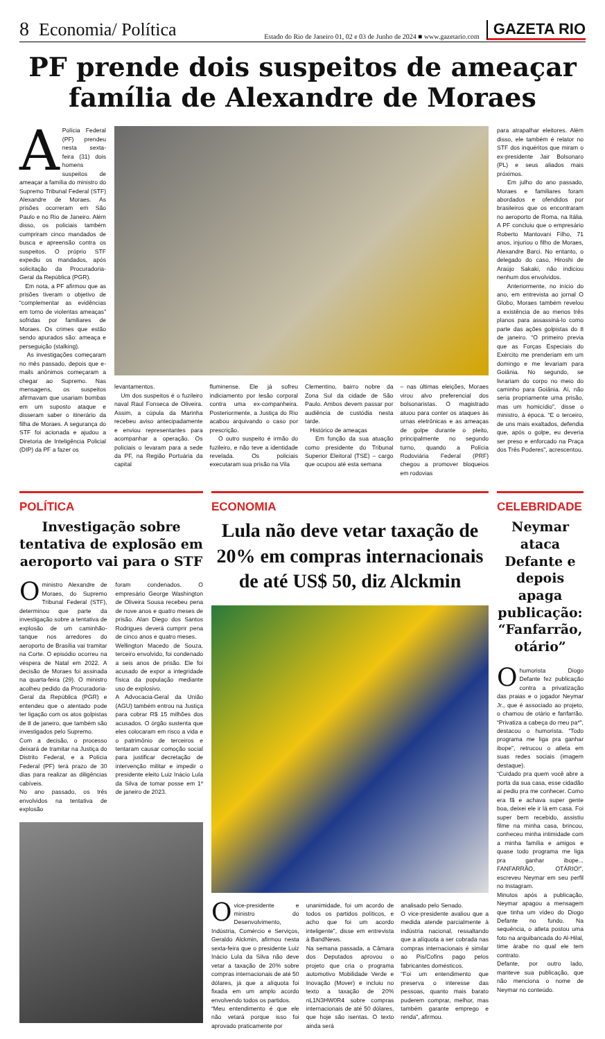8 Economia/ Política Estado do Rio de Janeiro 01, 02 e 03 de Junho de 2024 ■ www.gazetario.com GAZETA RIO
PF prende dois suspeitos de ameaçar família de Alexandre de Moraes
APolícia Federal (PF) prendeu nesta sexta-feira (31) dois homens suspeitos de ameaçar a família do ministro do Supremo Tribunal Federal (STF) Alexandre de Moraes. As prisões ocorreram em São Paulo e no Rio de Janeiro. Além disso, os policiais também cumpriram cinco mandados de busca e apreensão contra os suspeitos. O próprio STF expediu os mandados, após solicitação da Procuradoria-Geral da República (PGR).
Em nota, a PF afirmou que as prisões tiveram o objetivo de “complementar as evidências em torno de violentas ameaças” sofridas por familiares de Moraes. Os crimes que estão sendo apurados são: ameaça e perseguição (stalking).
As investigações começaram no mês passado, depois que e-mails anônimos começaram a chegar ao Supremo. Nas mensagens, os suspeitos afirmavam que usariam bombas em um suposto ataque e disseram saber o itinerário da filha de Moraes. A segurança do STF foi acionada e ajudou a Diretoria de Inteligência Policial (DIP) da PF a fazer os
levantamentos.
Um dos suspeitos é o fuzileiro naval Raul Fonseca de Oliveira. Assim, a cúpula da Marinha recebeu aviso antecipadamente e enviou representantes para acompanhar a operação. Os policiais o levaram para a sede da PF, na Região Portuária da capital
fluminense. Ele já sofreu indiciamento por lesão corporal contra uma ex-companheira. Posteriormente, a Justiça do Rio acabou arquivando o caso por prescrição.
O outro suspeito é irmão do fuzileiro, e não teve a identidade revelada. Os policiais executaram sua prisão na Vila
Clementino, bairro nobre da Zona Sul da cidade de São Paulo. Ambos devem passar por audiência de custódia nesta tarde.
Histórico de ameaças
Em função da sua atuação como presidente do Tribunal Superior Eleitoral (TSE) – cargo que ocupou até esta semana
– nas últimas eleições, Moraes virou alvo preferencial dos bolsonaristas. O magistrado atuou para conter os ataques às urnas eletrônicas e as ameaças de golpe durante o pleito, principalmente no segundo turno, quando a Polícia Rodoviária Federal (PRF) chegou a promover bloqueios em rodovias
para atrapalhar eleitores. Além disso, ele também é relator no STF dos inquéritos que miram o ex-presidente Jair Bolsonaro (PL) e seus aliados mais próximos.
Em julho do ano passado, Moraes e familiares foram abordados e ofendidos por brasileiros que os encontraram no aeroporto de Roma, na Itália. A PF concluiu que o empresário Roberto Mantovani Filho, 71 anos, injuriou o filho de Moraes, Alexandre Barci. No entanto, o delegado do caso, Hiroshi de Araújo Sakaki, não indiciou nenhum dos envolvidos.
Anteriormente, no início do ano, em entrevista ao jornal O Globo, Moraes também revelou a existência de ao menos três planos para assassiná-lo como parte das ações golpistas do 8 de janeiro. “O primeiro previa que as Forças Especiais do Exército me prenderiam em um domingo e me levariam para Goiânia. No segundo, se livrariam do corpo no meio do caminho para Goiânia. Aí, não seria propriamente uma prisão, mas um homicídio”, disse o ministro, à época. “E o terceiro, de uns mais exaltados, defendia que, após o golpe, eu deveria ser preso e enforcado na Praça dos Três Poderes”, acrescentou.
POLÍTICA
Investigação sobre tentativa de explosão em aeroporto vai para o STF
Oministro Alexandre de Moraes, do Supremo Tribunal Federal (STF), determinou que parte da investigação sobre a tentativa de explosão de um caminhão-tanque nos arredores do aeroporto de Brasília vai tramitar na Corte. O episódio ocorreu na véspera de Natal em 2022. A decisão de Moraes foi assinada na quarta-feira (29). O ministro acolheu pedido da Procuradoria-Geral da República (PGR) e entendeu que o atentado pode ter ligação com os atos golpistas de 8 de janeiro, que também são investigados pelo Supremo.
Com a decisão, o processo deixará de tramitar na Justiça do Distrito Federal, e a Polícia Federal (PF) terá prazo de 30 dias para realizar as diligências cabíveis.
No ano passado, os três envolvidos na tentativa de explosão
foram condenados. O empresário George Washington de Oliveira Sousa recebeu pena de nove anos e quatro meses de prisão. Alan Diego dos Santos Rodrigues deverá cumprir pena de cinco anos e quatro meses.
Wellington Macedo de Souza, terceiro envolvido, foi condenado a seis anos de prisão. Ele foi acusado de expor a integridade física da população mediante uso de explosivo.
A Advocacia-Geral da União (AGU) também entrou na Justiça para cobrar R$ 15 milhões dos acusados. O órgão sustenta que eles colocaram em risco a vida e o patrimônio de terceiros e tentaram causar comoção social para justificar decretação de intervenção militar e impedir o presidente eleito Luiz Inácio Lula da Silva de tomar posse em 1º de janeiro de 2023.
ECONOMIA
Lula não deve vetar taxação de 20% em compras internacionais de até US$ 50, diz Alckmin
Ovice-presidente e ministro do Desenvolvimento, Indústria, Comércio e Serviços, Geraldo Alckmin, afirmou nesta sexta-feira que o presidente Luiz Inácio Lula da Silva não deve vetar a taxação de 20% sobre compras internacionais de até 50 dólares, já que a alíquota foi fixada em um amplo acordo envolvendo todos os partidos.
“Meu entendimento é que ele não vetará porque isso foi aprovado praticamente por
unanimidade, foi um acordo de todos os partidos políticos, e acho que foi um acordo inteligente”, disse em entrevista à BandNews.
Na semana passada, a Câmara dos Deputados aprovou o projeto que cria o programa automotivo Mobilidade Verde e Inovação (Mover) e incluiu no texto a taxação de 20% nL1N3HW0R4 sobre compras internacionais de até 50 dólares, que hoje são isentas. O texto ainda será
analisado pelo Senado.
O vice-presidente avaliou que a medida atende parcialmente à indústria nacional, ressaltando que a alíquota a ser cobrada nas compras internacionais é similar ao Pis/Cofins pago pelos fabricantes domésticos.
“Foi um entendimento que preserva o interesse das pessoas, quanto mais barato puderem comprar, melhor, mas também garante emprego e renda”, afirmou.
CELEBRIDADE
Neymar ataca Defante e depois apaga publicação: “Fanfarrão, otário”
Ohumorista Diogo Defante fez publicação contra a privatização das praias e o jogador Neymar Jr., que é associado ao projeto, o chamou de otário e fanfarrão. “Privatiza a cabeça do meu pa*”, destacou o humorista. “Todo programa me liga pra ganhar ibope”, retrucou o atleta em suas redes sociais (imagem destaque).
“Cuidado pra quem você abre a porta da sua casa, esse cidadão aí pediu pra me conhecer. Como era fã e achava super gente boa, deixei ele ir lá em casa. Foi super bem recebido, assistiu filme na minha casa, brincou, conheceu minha intimidade com a minha família e amigos e quase todo programa me liga pra ganhar ibope... FANFARRÃO, OTÁRIO!”, escreveu Neymar em seu perfil no Instagram.
Minutos após a publicação, Neymar apagou a mensagem que tinha um vídeo do Diogo Defante no fundo. Na sequência, o atleta postou uma foto na arquibancada do Al-Hilal, time árabe no qual ele tem contrato.
Defante, por outro lado, manteve sua publicação, que não menciona o nome de Neymar no conteúdo.